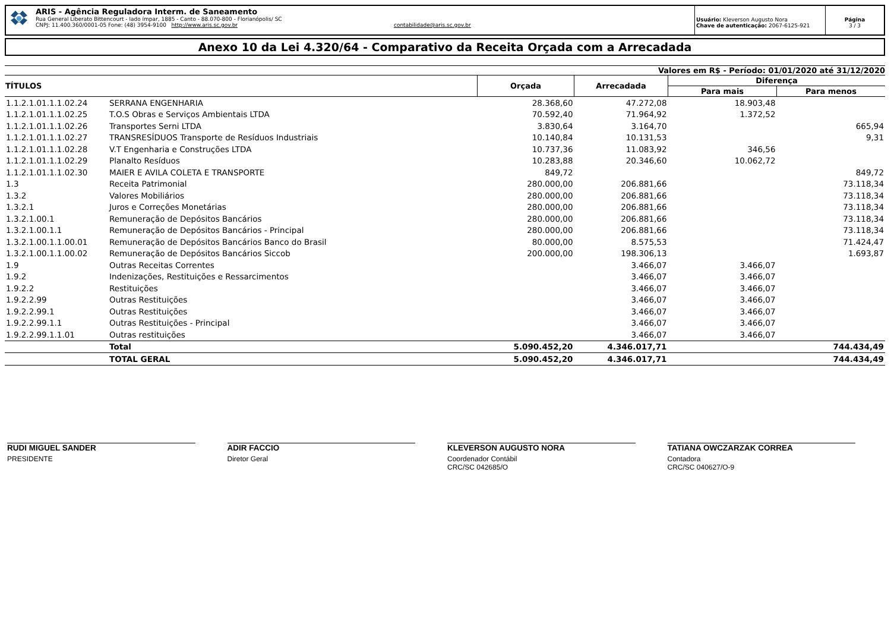ARIS - Agência Reguladora Interm. de Saneamento
Rua General Liberato Bittencourt - lado ímpar, 1885 - Canto - 88.070-800 - Florianópolis/ SC
CNPJ: 11.400.360/0001-05 Fone: (48) 3954-9100 http://www.aris.sc.gov.br contabilidade@aris.sc.gov.br
Usuário: Kleverson Augusto Nora
Chave de autenticação: 2067-6125-921
Página
3 / 3
Anexo 10 da Lei 4.320/64 - Comparativo da Receita Orçada com a Arrecadada
Valores em R$ - Período: 01/01/2020 até 31/12/2020
| TÍTULOS | | Orçada | Arrecadada | Diferença | |
| --- | --- | --- | --- | --- | --- |
| | | | | Para mais | Para menos |
| 1.1.2.1.01.1.1.02.24 | SERRANA ENGENHARIA | 28.368,60 | 47.272,08 | 18.903,48 | |
| 1.1.2.1.01.1.1.02.25 | T.O.S Obras e Serviços Ambientais LTDA | 70.592,40 | 71.964,92 | 1.372,52 | |
| 1.1.2.1.01.1.1.02.26 | Transportes Serni LTDA | 3.830,64 | 3.164,70 | | 665,94 |
| 1.1.2.1.01.1.1.02.27 | TRANSRESÍDUOS Transporte de Resíduos Industriais | 10.140,84 | 10.131,53 | | 9,31 |
| 1.1.2.1.01.1.1.02.28 | V.T Engenharia e Construções LTDA | 10.737,36 | 11.083,92 | 346,56 | |
| 1.1.2.1.01.1.1.02.29 | Planalto Resíduos | 10.283,88 | 20.346,60 | 10.062,72 | |
| 1.1.2.1.01.1.1.02.30 | MAIER E AVILA COLETA E TRANSPORTE | 849,72 | | | 849,72 |
| 1.3 | Receita Patrimonial | 280.000,00 | 206.881,66 | | 73.118,34 |
| 1.3.2 | Valores Mobiliários | 280.000,00 | 206.881,66 | | 73.118,34 |
| 1.3.2.1 | Juros e Correções Monetárias | 280.000,00 | 206.881,66 | | 73.118,34 |
| 1.3.2.1.00.1 | Remuneração de Depósitos Bancários | 280.000,00 | 206.881,66 | | 73.118,34 |
| 1.3.2.1.00.1.1 | Remuneração de Depósitos Bancários - Principal | 280.000,00 | 206.881,66 | | 73.118,34 |
| 1.3.2.1.00.1.1.00.01 | Remuneração de Depósitos Bancários Banco do Brasil | 80.000,00 | 8.575,53 | | 71.424,47 |
| 1.3.2.1.00.1.1.00.02 | Remuneração de Depósitos Bancários Siccob | 200.000,00 | 198.306,13 | | 1.693,87 |
| 1.9 | Outras Receitas Correntes | | 3.466,07 | 3.466,07 | |
| 1.9.2 | Indenizações, Restituições e Ressarcimentos | | 3.466,07 | 3.466,07 | |
| 1.9.2.2 | Restituições | | 3.466,07 | 3.466,07 | |
| 1.9.2.2.99 | Outras Restituições | | 3.466,07 | 3.466,07 | |
| 1.9.2.2.99.1 | Outras Restituições | | 3.466,07 | 3.466,07 | |
| 1.9.2.2.99.1.1 | Outras Restituições - Principal | | 3.466,07 | 3.466,07 | |
| 1.9.2.2.99.1.1.01 | Outras restituições | | 3.466,07 | 3.466,07 | |
| | Total | 5.090.452,20 | 4.346.017,71 | | 744.434,49 |
| | TOTAL GERAL | 5.090.452,20 | 4.346.017,71 | | 744.434,49 |
RUDI MIGUEL SANDER
PRESIDENTE
ADIR FACCIO
Diretor Geral
KLEVERSON AUGUSTO NORA
Coordenador Contábil
CRC/SC 042685/O
TATIANA OWCZARZAK CORREA
Contadora
CRC/SC 040627/O-9